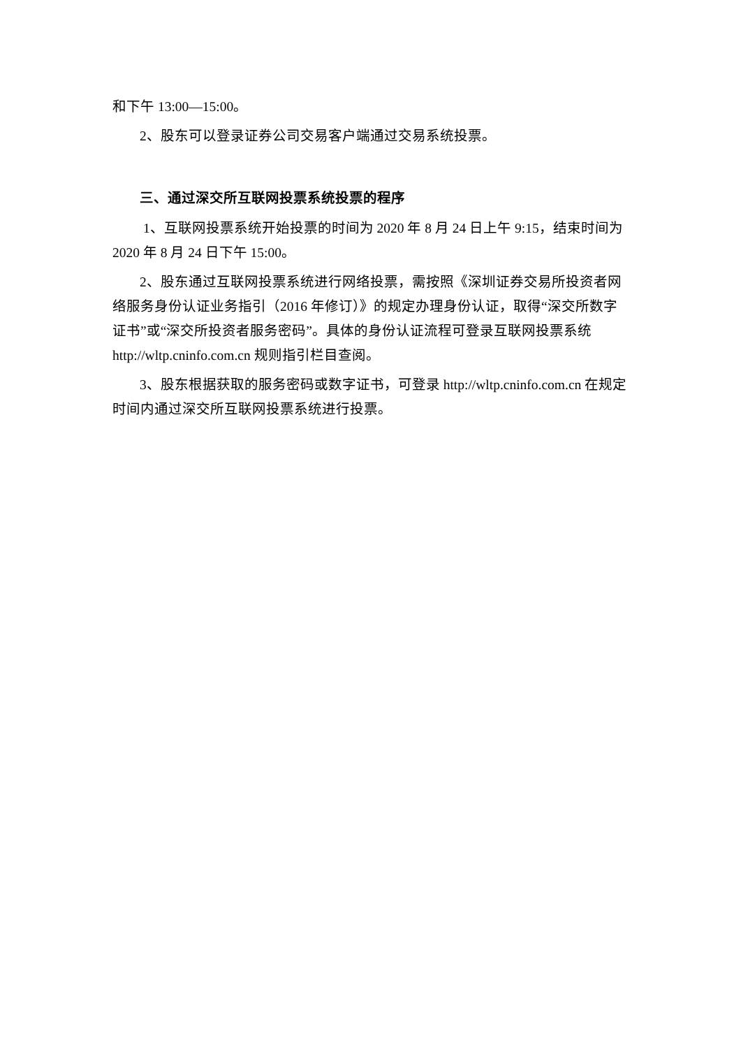和下午 13:00—15:00。
2、股东可以登录证券公司交易客户端通过交易系统投票。
三、通过深交所互联网投票系统投票的程序
1、互联网投票系统开始投票的时间为 2020 年 8 月 24 日上午 9:15，结束时间为 2020 年 8 月 24 日下午 15:00。
2、股东通过互联网投票系统进行网络投票，需按照《深圳证券交易所投资者网络服务身份认证业务指引（2016 年修订）》的规定办理身份认证，取得“深交所数字证书”或“深交所投资者服务密码”。具体的身份认证流程可登录互联网投票系统 http://wltp.cninfo.com.cn 规则指引栏目查阅。
3、股东根据获取的服务密码或数字证书，可登录 http://wltp.cninfo.com.cn 在规定时间内通过深交所互联网投票系统进行投票。